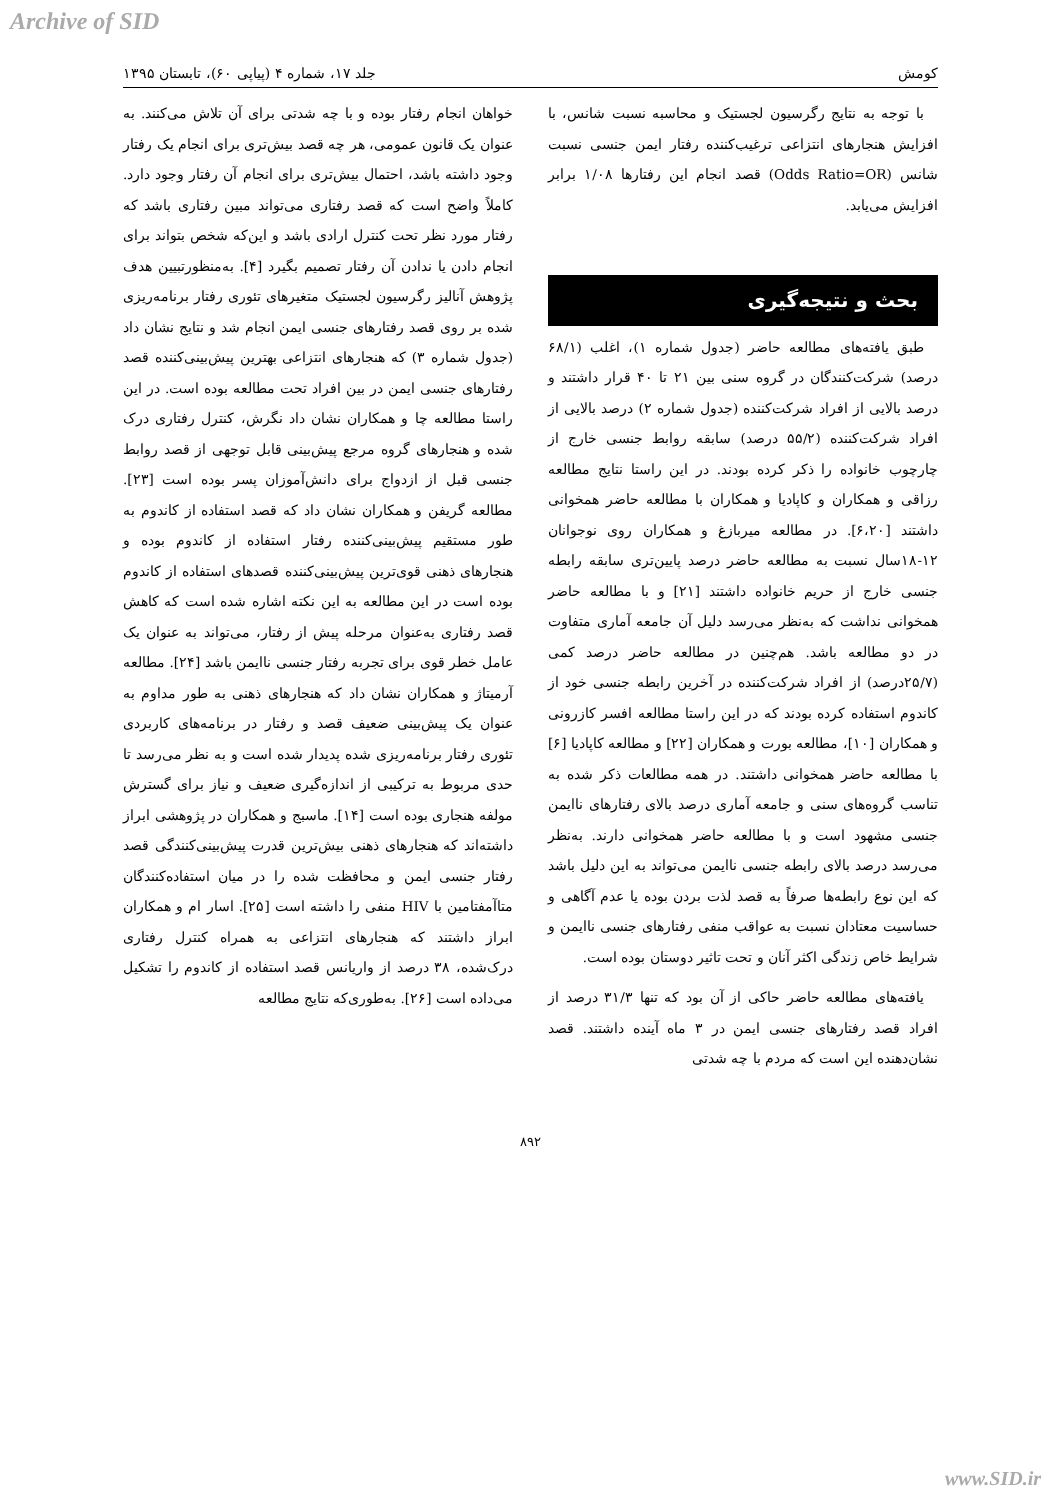Archive of SID
کومش جلد ۱۷، شماره ۴ (پیاپی ۶۰)، تابستان ۱۳۹۵
با توجه به نتایج رگرسیون لجستیک و محاسبه نسبت شانس، با افزایش هنجارهای انتزاعی ترغیب‌کننده رفتار ایمن جنسی نسبت شانس (Odds Ratio=OR) قصد انجام این رفتارها ۱/۰۸ برابر افزایش می‌یابد.
بحث و نتیجه‌گیری
طبق یافته‌های مطالعه حاضر (جدول شماره ۱)، اغلب (۶۸/۱ درصد) شرکت‌کنندگان در گروه سنی بین ۲۱ تا ۴۰ قرار داشتند و درصد بالایی از افراد شرکت‌کننده (جدول شماره ۲) درصد بالایی از افراد شرکت‌کننده (۵۵/۲ درصد) سابقه روابط جنسی خارج از چارچوب خانواده را ذکر کرده بودند. در این راستا نتایج مطالعه رزاقی و همکاران و کاپادیا و همکاران با مطالعه حاضر همخوانی داشتند [۶،۲۰]. در مطالعه میربازغ و همکاران روی نوجوانان ۱۲-۱۸سال نسبت به مطالعه حاضر درصد پایین‌تری سابقه رابطه جنسی خارج از حریم خانواده داشتند [۲۱] و با مطالعه حاضر همخوانی نداشت که به‌نظر می‌رسد دلیل آن جامعه آماری متفاوت در دو مطالعه باشد. هم‌چنین در مطالعه حاضر درصد کمی (۲۵/۷درصد) از افراد شرکت‌کننده در آخرین رابطه جنسی خود از کاندوم استفاده کرده بودند که در این راستا مطالعه افسر کازرونی و همکاران [۱۰]، مطالعه بورت و همکاران [۲۲] و مطالعه کاپادیا [۶] با مطالعه حاضر همخوانی داشتند. در همه مطالعات ذکر شده به تناسب گروه‌های سنی و جامعه آماری درصد بالای رفتارهای ناایمن جنسی مشهود است و با مطالعه حاضر همخوانی دارند. به‌نظر می‌رسد درصد بالای رابطه جنسی ناایمن می‌تواند به این دلیل باشد که این نوع رابطه‌ها صرفاً به قصد لذت بردن بوده یا عدم آگاهی و حساسیت معتادان نسبت به عواقب منفی رفتارهای جنسی ناایمن و شرایط خاص زندگی اکثر آنان و تحت تاثیر دوستان بوده است.
یافته‌های مطالعه حاضر حاکی از آن بود که تنها ۳۱/۳ درصد از افراد قصد رفتارهای جنسی ایمن در ۳ ماه آینده داشتند. قصد نشان‌دهنده این است که مردم با چه شدتی
خواهان انجام رفتار بوده و با چه شدتی برای آن تلاش می‌کنند. به عنوان یک قانون عمومی، هر چه قصد بیش‌تری برای انجام یک رفتار وجود داشته باشد، احتمال بیش‌تری برای انجام آن رفتار وجود دارد. کاملاً واضح است که قصد رفتاری می‌تواند مبین رفتاری باشد که رفتار مورد نظر تحت کنترل ارادی باشد و این‌که شخص بتواند برای انجام دادن یا ندادن آن رفتار تصمیم بگیرد [۴]. به‌منظورتبیین هدف پژوهش آنالیز رگرسیون لجستیک متغیرهای تئوری رفتار برنامه‌ریزی شده بر روی قصد رفتارهای جنسی ایمن انجام شد و نتایج نشان داد (جدول شماره ۳) که هنجارهای انتزاعی بهترین پیش‌بینی‌کننده قصد رفتارهای جنسی ایمن در بین افراد تحت مطالعه بوده است. در این راستا مطالعه چا و همکاران نشان داد نگرش، کنترل رفتاری درک شده و هنجارهای گروه مرجع پیش‌بینی قابل توجهی از قصد روابط جنسی قبل از ازدواج برای دانش‌آموزان پسر بوده است [۲۳]. مطالعه گریفن و همکاران نشان داد که قصد استفاده از کاندوم به طور مستقیم پیش‌بینی‌کننده رفتار استفاده از کاندوم بوده و هنجارهای ذهنی قوی‌ترین پیش‌بینی‌کننده قصدهای استفاده از کاندوم بوده است در این مطالعه به این نکته اشاره شده است که کاهش قصد رفتاری به‌عنوان مرحله پیش از رفتار، می‌تواند به عنوان یک عامل خطر قوی برای تجربه رفتار جنسی ناایمن باشد [۲۴]. مطالعه آرمیتاژ و همکاران نشان داد که هنجارهای ذهنی به طور مداوم به عنوان یک پیش‌بینی ضعیف قصد و رفتار در برنامه‌های کاربردی تئوری رفتار برنامه‌ریزی شده پدیدار شده است و به نظر می‌رسد تا حدی مربوط به ترکیبی از اندازه‌گیری ضعیف و نیاز برای گسترش مولفه هنجاری بوده است [۱۴]. ماسبج و همکاران در پژوهشی ابراز داشته‌اند که هنجارهای ذهنی بیش‌ترین قدرت پیش‌بینی‌کنندگی قصد رفتار جنسی ایمن و محافظت شده را در میان استفاده‌کنندگان متاآمفتامین با HIV منفی را داشته است [۲۵]. اسار ام و همکاران ابراز داشتند که هنجارهای انتزاعی به همراه کنترل رفتاری درک‌شده، ۳۸ درصد از واریانس قصد استفاده از کاندوم را تشکیل می‌داده است [۲۶]. به‌طوری‌که نتایج مطالعه
۸۹۲
www.SID.ir